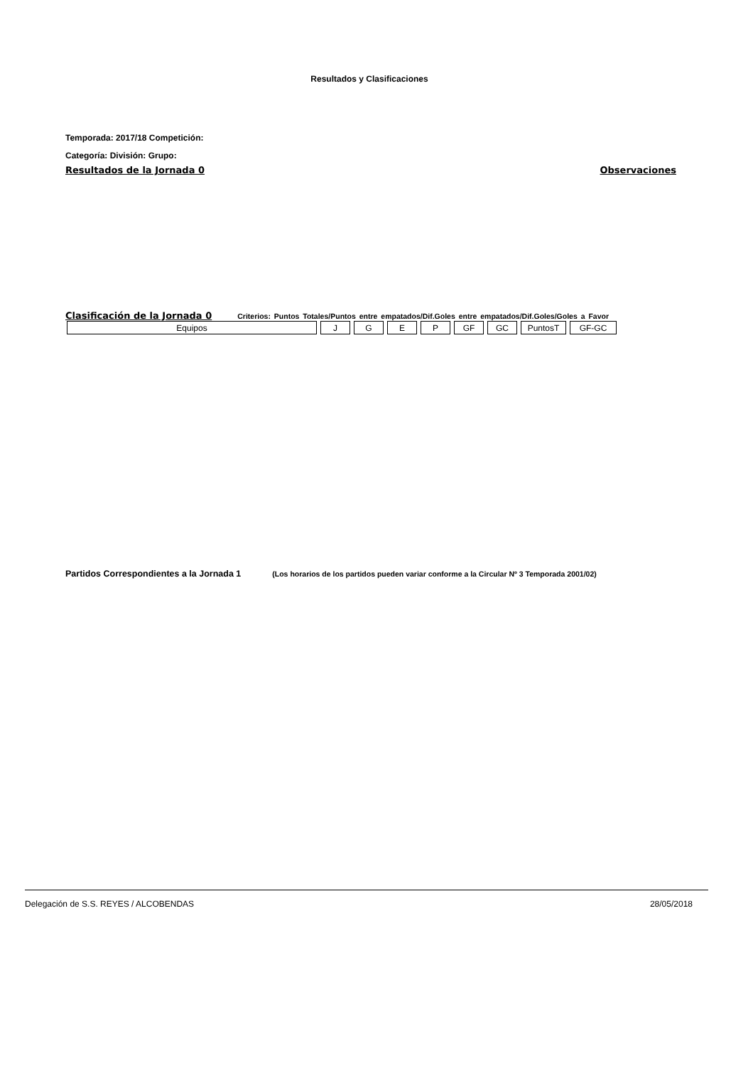Resultados y Clasificaciones
Temporada: 2017/18 Competición:
Categoría: División: Grupo:
Resultados de la Jornada 0 Observaciones
Clasificación de la Jornada 0 Criterios: Puntos Totales/Puntos entre empatados/Dif.Goles entre empatados/Dif.Goles/Goles a Favor
| Equipos | J | G | E | P | GF | GC | PuntosT | GF-GC |
Partidos Correspondientes a la Jornada 1 (Los horarios de los partidos pueden variar conforme a la Circular Nº 3 Temporada 2001/02)
Delegación de S.S. REYES / ALCOBENDAS 28/05/2018